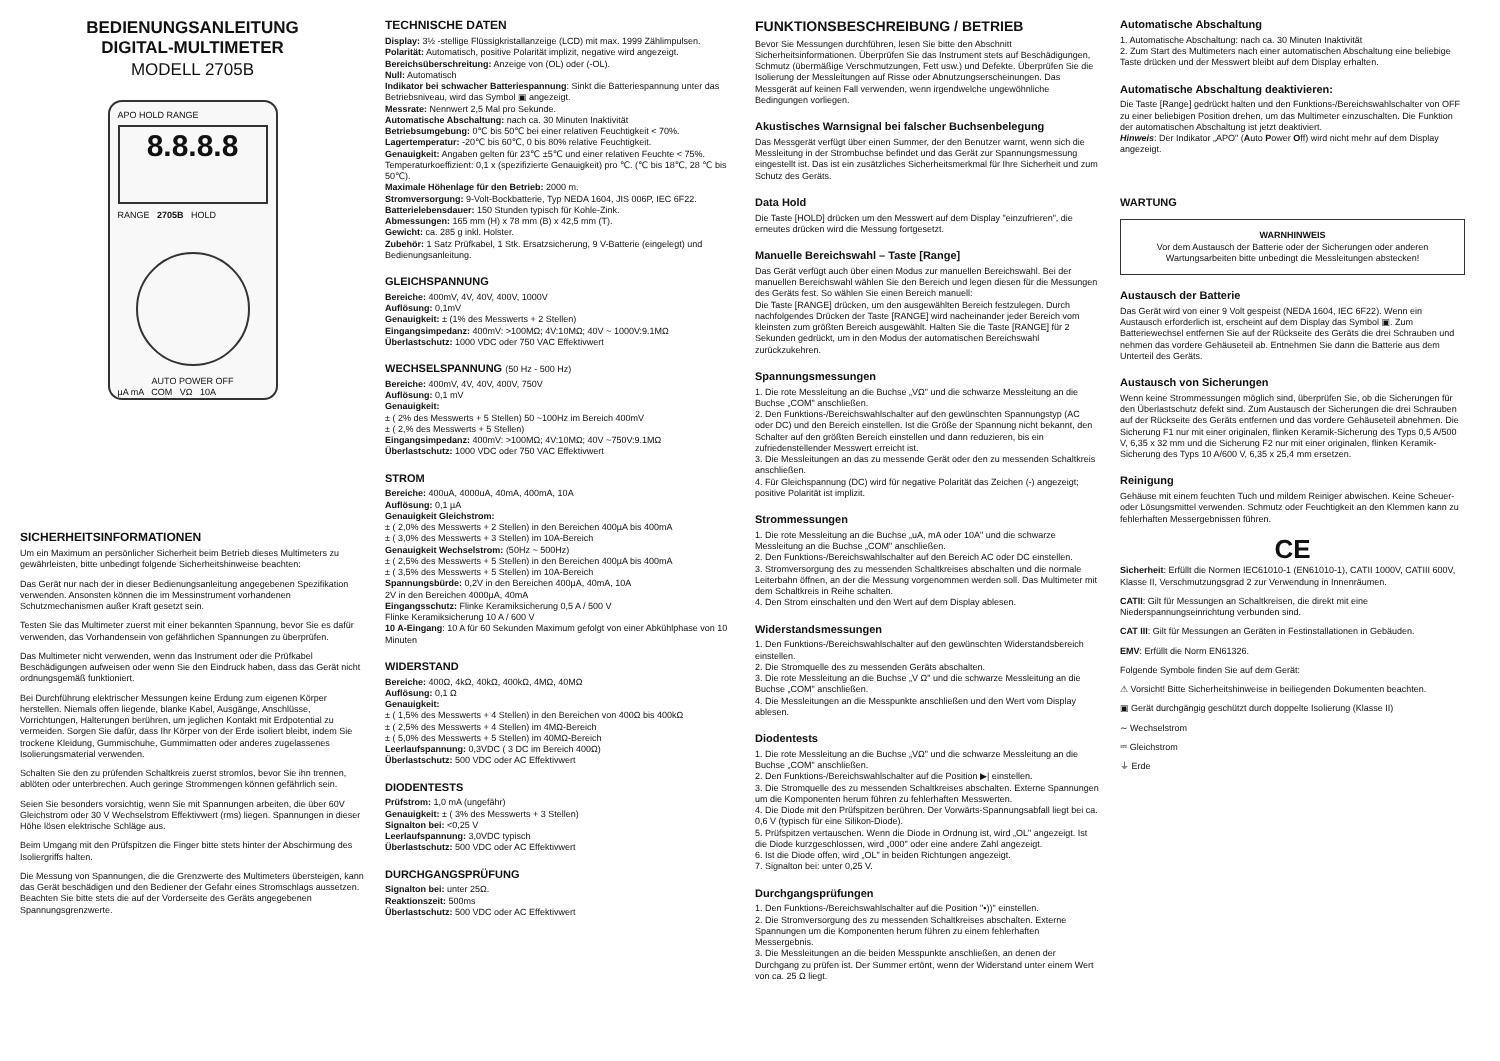BEDIENUNGSANLEITUNG
DIGITAL-MULTIMETER
MODELL 2705B
APO HOLD RANGE
8.8.8.8
RANGE 2705B HOLD
AUTO POWER OFF
µA mA COM VΩ 10A
SICHERHEITSINFORMATIONEN
Um ein Maximum an persönlicher Sicherheit beim Betrieb dieses Multimeters zu gewährleisten, bitte unbedingt folgende Sicherheitshinweise beachten:
Das Gerät nur nach der in dieser Bedienungsanleitung angegebenen Spezifikation verwenden. Ansonsten können die im Messinstrument vorhandenen Schutzmechanismen außer Kraft gesetzt sein.
Testen Sie das Multimeter zuerst mit einer bekannten Spannung, bevor Sie es dafür verwenden, das Vorhandensein von gefährlichen Spannungen zu überprüfen.
Das Multimeter nicht verwenden, wenn das Instrument oder die Prüfkabel Beschädigungen aufweisen oder wenn Sie den Eindruck haben, dass das Gerät nicht ordnungsgemäß funktioniert.
Bei Durchführung elektrischer Messungen keine Erdung zum eigenen Körper herstellen. Niemals offen liegende, blanke Kabel, Ausgänge, Anschlüsse, Vorrichtungen, Halterungen berühren, um jeglichen Kontakt mit Erdpotential zu vermeiden. Sorgen Sie dafür, dass Ihr Körper von der Erde isoliert bleibt, indem Sie trockene Kleidung, Gummischuhe, Gummimatten oder anderes zugelassenes Isolierungsmaterial verwenden.
Schalten Sie den zu prüfenden Schaltkreis zuerst stromlos, bevor Sie ihn trennen, ablöten oder unterbrechen. Auch geringe Strommengen können gefährlich sein.
Seien Sie besonders vorsichtig, wenn Sie mit Spannungen arbeiten, die über 60V Gleichstrom oder 30 V Wechselstrom Effektivwert (rms) liegen. Spannungen in dieser Höhe lösen elektrische Schläge aus.
Beim Umgang mit den Prüfspitzen die Finger bitte stets hinter der Abschirmung des Isoliergriffs halten.
Die Messung von Spannungen, die die Grenzwerte des Multimeters übersteigen, kann das Gerät beschädigen und den Bediener der Gefahr eines Stromschlags aussetzen. Beachten Sie bitte stets die auf der Vorderseite des Geräts angegebenen Spannungsgrenzwerte.
TECHNISCHE DATEN
Display: 3½ -stellige Flüssigkristallanzeige (LCD) mit max. 1999 Zählimpulsen.
Polarität: Automatisch, positive Polarität implizit, negative wird angezeigt.
Bereichsüberschreitung: Anzeige von (OL) oder (-OL).
Null: Automatisch
Indikator bei schwacher Batteriespannung: Sinkt die Batteriespannung unter das Betriebsniveau, wird das Symbol ▣ angezeigt.
Messrate: Nennwert 2,5 Mal pro Sekunde.
Automatische Abschaltung: nach ca. 30 Minuten Inaktivität
Betriebsumgebung: 0℃ bis 50℃ bei einer relativen Feuchtigkeit < 70%.
Lagertemperatur: -20℃ bis 60℃, 0 bis 80% relative Feuchtigkeit.
Genauigkeit: Angaben gelten für 23℃ ±5℃ und einer relativen Feuchte < 75%.
Temperaturkoeffizient: 0,1 x (spezifizierte Genauigkeit) pro ℃. (℃ bis 18℃, 28 ℃ bis 50℃).
Maximale Höhenlage für den Betrieb: 2000 m.
Stromversorgung: 9-Volt-Bockbatterie, Typ NEDA 1604, JIS 006P, IEC 6F22.
Batterielebensdauer: 150 Stunden typisch für Kohle-Zink.
Abmessungen: 165 mm (H) x 78 mm (B) x 42,5 mm (T).
Gewicht: ca. 285 g inkl. Holster.
Zubehör: 1 Satz Prüfkabel, 1 Stk. Ersatzsicherung, 9 V-Batterie (eingelegt) und Bedienungsanleitung.
GLEICHSPANNUNG
Bereiche: 400mV, 4V, 40V, 400V, 1000V
Auflösung: 0,1mV
Genauigkeit: ± (1% des Messwerts + 2 Stellen)
Eingangsimpedanz: 400mV: >100MΩ; 4V:10MΩ; 40V ~ 1000V:9.1MΩ
Überlastschutz: 1000 VDC oder 750 VAC Effektivwert
WECHSELSPANNUNG (50 Hz - 500 Hz)
Bereiche: 400mV, 4V, 40V, 400V, 750V
Auflösung: 0,1 mV
Genauigkeit:
± ( 2% des Messwerts + 5 Stellen) 50 ~100Hz im Bereich 400mV
± ( 2,% des Messwerts + 5 Stellen)
Eingangsimpedanz: 400mV: >100MΩ; 4V:10MΩ; 40V ~750V:9.1MΩ
Überlastschutz: 1000 VDC oder 750 VAC Effektivwert
STROM
Bereiche: 400uA, 4000uA, 40mA, 400mA, 10A
Auflösung: 0,1 µA
Genauigkeit Gleichstrom:
± ( 2,0% des Messwerts + 2 Stellen) in den Bereichen 400µA bis 400mA
± ( 3,0% des Messwerts + 3 Stellen) im 10A-Bereich
Genauigkeit Wechselstrom: (50Hz ~ 500Hz)
± ( 2,5% des Messwerts + 5 Stellen) in den Bereichen 400µA bis 400mA
± ( 3,5% des Messwerts + 5 Stellen) im 10A-Bereich
Spannungsbürde: 0,2V in den Bereichen 400µA, 40mA, 10A
2V in den Bereichen 4000µA, 40mA
Eingangsschutz: Flinke Keramiksicherung 0,5 A / 500 V
Flinke Keramiksicherung 10 A / 600 V
10 A-Eingang: 10 A für 60 Sekunden Maximum gefolgt von einer Abkühlphase von 10 Minuten
WIDERSTAND
Bereiche: 400Ω, 4kΩ, 40kΩ, 400kΩ, 4MΩ, 40MΩ
Auflösung: 0,1 Ω
Genauigkeit:
± ( 1,5% des Messwerts + 4 Stellen) in den Bereichen von 400Ω bis 400kΩ
± ( 2,5% des Messwerts + 4 Stellen) im 4MΩ-Bereich
± ( 5,0% des Messwerts + 5 Stellen) im 40MΩ-Bereich
Leerlaufspannung: 0,3VDC ( 3 DC im Bereich 400Ω)
Überlastschutz: 500 VDC oder AC Effektivwert
DIODENTESTS
Prüfstrom: 1,0 mA (ungefähr)
Genauigkeit: ± ( 3% des Messwerts + 3 Stellen)
Signalton bei: <0,25 V
Leerlaufspannung: 3,0VDC typisch
Überlastschutz: 500 VDC oder AC Effektivwert
DURCHGANGSPRÜFUNG
Signalton bei: unter 25Ω.
Reaktionszeit: 500ms
Überlastschutz: 500 VDC oder AC Effektivwert
FUNKTIONSBESCHREIBUNG / BETRIEB
Bevor Sie Messungen durchführen, lesen Sie bitte den Abschnitt Sicherheitsinformationen. Überprüfen Sie das Instrument stets auf Beschädigungen, Schmutz (übermäßige Verschmutzungen, Fett usw.) und Defekte. Überprüfen Sie die Isolierung der Messleitungen auf Risse oder Abnutzungserscheinungen. Das Messgerät auf keinen Fall verwenden, wenn irgendwelche ungewöhnliche Bedingungen vorliegen.
Akustisches Warnsignal bei falscher Buchsenbelegung
Das Messgerät verfügt über einen Summer, der den Benutzer warnt, wenn sich die Messleitung in der Strombuchse befindet und das Gerät zur Spannungsmessung eingestellt ist. Das ist ein zusätzliches Sicherheitsmerkmal für Ihre Sicherheit und zum Schutz des Geräts.
Data Hold
Die Taste [HOLD] drücken um den Messwert auf dem Display "einzufrieren", die erneutes drücken wird die Messung fortgesetzt.
Manuelle Bereichswahl – Taste [Range]
Das Gerät verfügt auch über einen Modus zur manuellen Bereichswahl. Bei der manuellen Bereichswahl wählen Sie den Bereich und legen diesen für die Messungen des Geräts fest. So wählen Sie einen Bereich manuell:
Die Taste [RANGE] drücken, um den ausgewählten Bereich festzulegen. Durch nachfolgendes Drücken der Taste [RANGE] wird nacheinander jeder Bereich vom kleinsten zum größten Bereich ausgewählt. Halten Sie die Taste [RANGE] für 2 Sekunden gedrückt, um in den Modus der automatischen Bereichswahl zurückzukehren.
Spannungsmessungen
1. Die rote Messleitung an die Buchse „VΩ" und die schwarze Messleitung an die Buchse „COM" anschließen.
2. Den Funktions-/Bereichswahlschalter auf den gewünschten Spannungstyp (AC oder DC) und den Bereich einstellen. Ist die Größe der Spannung nicht bekannt, den Schalter auf den größten Bereich einstellen und dann reduzieren, bis ein zufriedenstellender Messwert erreicht ist.
3. Die Messleitungen an das zu messende Gerät oder den zu messenden Schaltkreis anschließen.
4. Für Gleichspannung (DC) wird für negative Polarität das Zeichen (-) angezeigt; positive Polarität ist implizit.
Strommessungen
1. Die rote Messleitung an die Buchse „uA, mA oder 10A" und die schwarze Messleitung an die Buchse „COM" anschließen.
2. Den Funktions-/Bereichswahlschalter auf den Bereich AC oder DC einstellen.
3. Stromversorgung des zu messenden Schaltkreises abschalten und die normale Leiterbahn öffnen, an der die Messung vorgenommen werden soll. Das Multimeter mit dem Schaltkreis in Reihe schalten.
4. Den Strom einschalten und den Wert auf dem Display ablesen.
Widerstandsmessungen
1. Den Funktions-/Bereichswahlschalter auf den gewünschten Widerstandsbereich einstellen.
2. Die Stromquelle des zu messenden Geräts abschalten.
3. Die rote Messleitung an die Buchse „V Ω" und die schwarze Messleitung an die Buchse „COM" anschließen.
4. Die Messleitungen an die Messpunkte anschließen und den Wert vom Display ablesen.
Diodentests
1. Die rote Messleitung an die Buchse „VΩ" und die schwarze Messleitung an die Buchse „COM" anschließen.
2. Den Funktions-/Bereichswahlschalter auf die Position ▶| einstellen.
3. Die Stromquelle des zu messenden Schaltkreises abschalten. Externe Spannungen um die Komponenten herum führen zu fehlerhaften Messwerten.
4. Die Diode mit den Prüfspitzen berühren. Der Vorwärts-Spannungsabfall liegt bei ca. 0,6 V (typisch für eine Silikon-Diode).
5. Prüfspitzen vertauschen. Wenn die Diode in Ordnung ist, wird „OL" angezeigt. Ist die Diode kurzgeschlossen, wird „000" oder eine andere Zahl angezeigt.
6. Ist die Diode offen, wird „OL" in beiden Richtungen angezeigt.
7. Signalton bei: unter 0,25 V.
Durchgangsprüfungen
1. Den Funktions-/Bereichswahlschalter auf die Position "•))" einstellen.
2. Die Stromversorgung des zu messenden Schaltkreises abschalten. Externe Spannungen um die Komponenten herum führen zu einem fehlerhaften Messergebnis.
3. Die Messleitungen an die beiden Messpunkte anschließen, an denen der Durchgang zu prüfen ist. Der Summer ertönt, wenn der Widerstand unter einem Wert von ca. 25 Ω liegt.
Automatische Abschaltung
1. Automatische Abschaltung: nach ca. 30 Minuten Inaktivität
2. Zum Start des Multimeters nach einer automatischen Abschaltung eine beliebige Taste drücken und der Messwert bleibt auf dem Display erhalten.
Automatische Abschaltung deaktivieren:
Die Taste [Range] gedrückt halten und den Funktions-/Bereichswahlschalter von OFF zu einer beliebigen Position drehen, um das Multimeter einzuschalten. Die Funktion der automatischen Abschaltung ist jetzt deaktiviert.
Hinweis: Der Indikator „APO" (Auto Power Off) wird nicht mehr auf dem Display angezeigt.
WARTUNG
WARNHINWEIS
Vor dem Austausch der Batterie oder der Sicherungen oder anderen Wartungsarbeiten bitte unbedingt die Messleitungen abstecken!
Austausch der Batterie
Das Gerät wird von einer 9 Volt gespeist (NEDA 1604, IEC 6F22). Wenn ein Austausch erforderlich ist, erscheint auf dem Display das Symbol ▣. Zum Batteriewechsel entfernen Sie auf der Rückseite des Geräts die drei Schrauben und nehmen das vordere Gehäuseteil ab. Entnehmen Sie dann die Batterie aus dem Unterteil des Geräts.
Austausch von Sicherungen
Wenn keine Strommessungen möglich sind, überprüfen Sie, ob die Sicherungen für den Überlastschutz defekt sind. Zum Austausch der Sicherungen die drei Schrauben auf der Rückseite des Geräts entfernen und das vordere Gehäuseteil abnehmen. Die Sicherung F1 nur mit einer originalen, flinken Keramik-Sicherung des Typs 0,5 A/500 V, 6,35 x 32 mm und die Sicherung F2 nur mit einer originalen, flinken Keramik-Sicherung des Typs 10 A/600 V, 6,35 x 25,4 mm ersetzen.
Reinigung
Gehäuse mit einem feuchten Tuch und mildem Reiniger abwischen. Keine Scheuer- oder Lösungsmittel verwenden. Schmutz oder Feuchtigkeit an den Klemmen kann zu fehlerhaften Messergebnissen führen.
CE
Sicherheit: Erfüllt die Normen IEC61010-1 (EN61010-1), CATII 1000V, CATIII 600V, Klasse II, Verschmutzungsgrad 2 zur Verwendung in Innenräumen.
CATII: Gilt für Messungen an Schaltkreisen, die direkt mit eine Niederspannungseinrichtung verbunden sind.
CAT III: Gilt für Messungen an Geräten in Festinstallationen in Gebäuden.
EMV: Erfüllt die Norm EN61326.
Folgende Symbole finden Sie auf dem Gerät:
⚠ Vorsicht! Bitte Sicherheitshinweise in beiliegenden Dokumenten beachten.
▣ Gerät durchgängig geschützt durch doppelte Isolierung (Klasse II)
∼ Wechselstrom
⎓ Gleichstrom
⏚ Erde